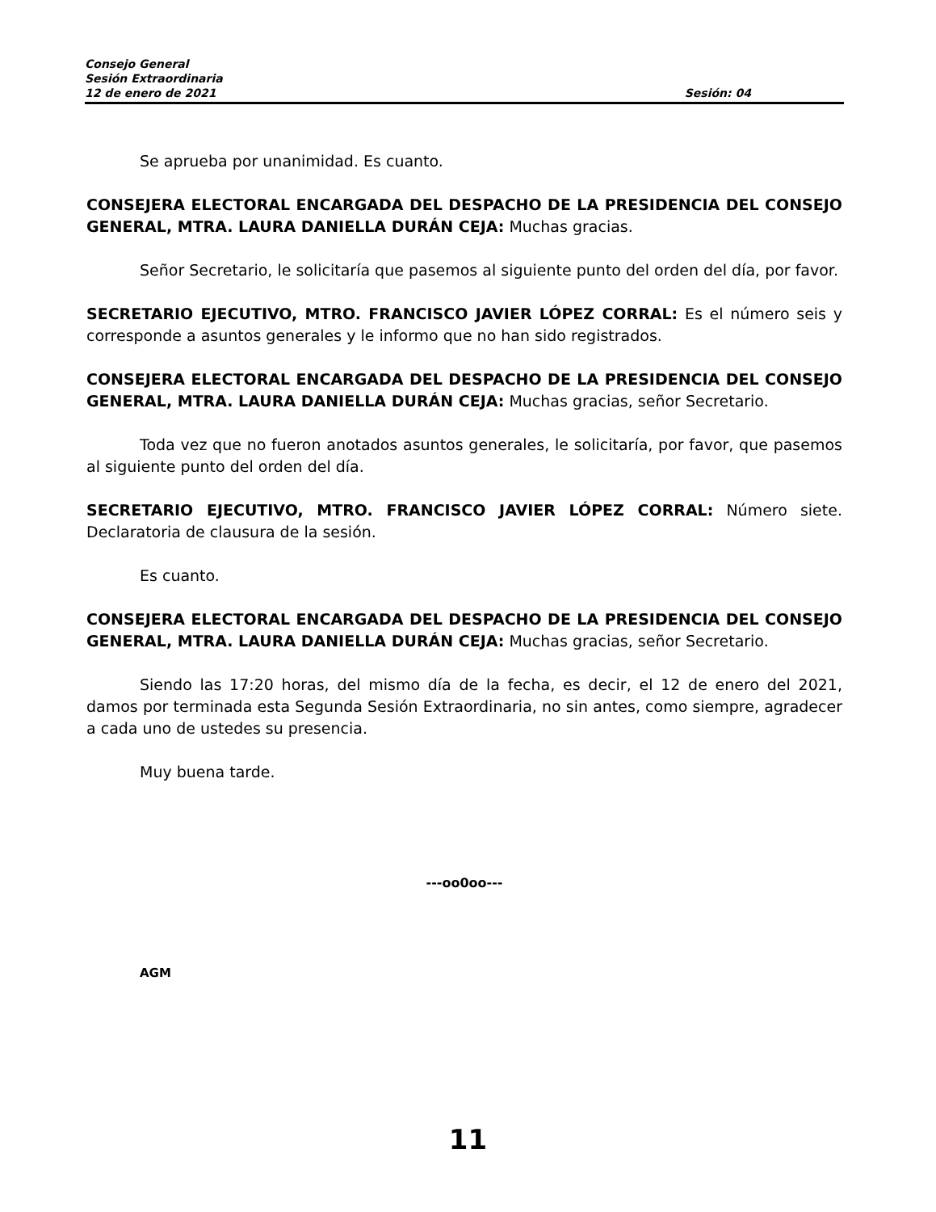Consejo General
Sesión Extraordinaria
12 de enero de 2021 Sesión: 04
Se aprueba por unanimidad. Es cuanto.
CONSEJERA ELECTORAL ENCARGADA DEL DESPACHO DE LA PRESIDENCIA DEL CONSEJO GENERAL, MTRA. LAURA DANIELLA DURÁN CEJA: Muchas gracias.
Señor Secretario, le solicitaría que pasemos al siguiente punto del orden del día, por favor.
SECRETARIO EJECUTIVO, MTRO. FRANCISCO JAVIER LÓPEZ CORRAL: Es el número seis y corresponde a asuntos generales y le informo que no han sido registrados.
CONSEJERA ELECTORAL ENCARGADA DEL DESPACHO DE LA PRESIDENCIA DEL CONSEJO GENERAL, MTRA. LAURA DANIELLA DURÁN CEJA: Muchas gracias, señor Secretario.
Toda vez que no fueron anotados asuntos generales, le solicitaría, por favor, que pasemos al siguiente punto del orden del día.
SECRETARIO EJECUTIVO, MTRO. FRANCISCO JAVIER LÓPEZ CORRAL: Número siete. Declaratoria de clausura de la sesión.
Es cuanto.
CONSEJERA ELECTORAL ENCARGADA DEL DESPACHO DE LA PRESIDENCIA DEL CONSEJO GENERAL, MTRA. LAURA DANIELLA DURÁN CEJA: Muchas gracias, señor Secretario.
Siendo las 17:20 horas, del mismo día de la fecha, es decir, el 12 de enero del 2021, damos por terminada esta Segunda Sesión Extraordinaria, no sin antes, como siempre, agradecer a cada uno de ustedes su presencia.
Muy buena tarde.
---oo0oo---
AGM
11